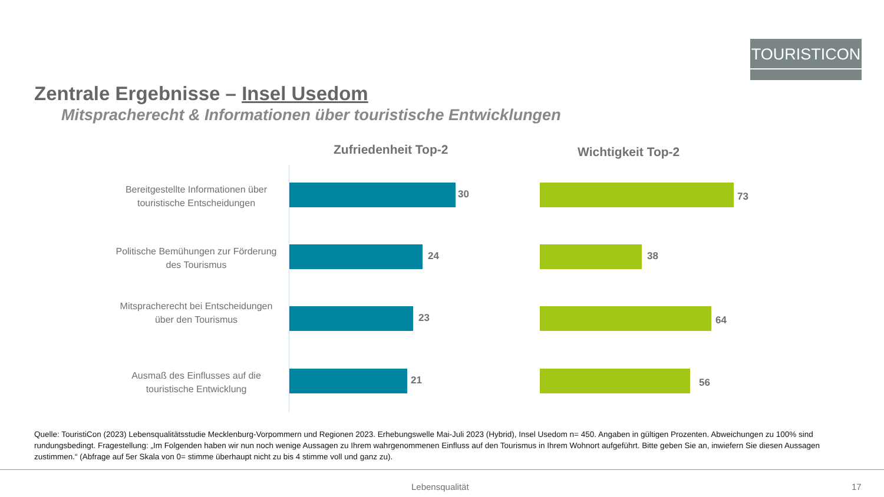TOURISTICON
Zentrale Ergebnisse – Insel Usedom
Mitspracherecht & Informationen über touristische Entwicklungen
Zufriedenheit Top-2 Wichtigkeit Top-2
Bereitgestellte Informationen über touristische Entscheidungen
30 73
Politische Bemühungen zur Förderung des Tourismus
24 38
Mitspracherecht bei Entscheidungen über den Tourismus
23 64
Ausmaß des Einflusses auf die touristische Entwicklung
21 56
Quelle: TouristiCon (2023) Lebensqualitätsstudie Mecklenburg-Vorpommern und Regionen 2023. Erhebungswelle Mai-Juli 2023 (Hybrid), Insel Usedom n= 450. Angaben in gültigen Prozenten. Abweichungen zu 100% sind rundungsbedingt. Fragestellung: „Im Folgenden haben wir nun noch wenige Aussagen zu Ihrem wahrgenommenen Einfluss auf den Tourismus in Ihrem Wohnort aufgeführt. Bitte geben Sie an, inwiefern Sie diesen Aussagen zustimmen.“ (Abfrage auf 5er Skala von 0= stimme überhaupt nicht zu bis 4 stimme voll und ganz zu).
Lebensqualität 17